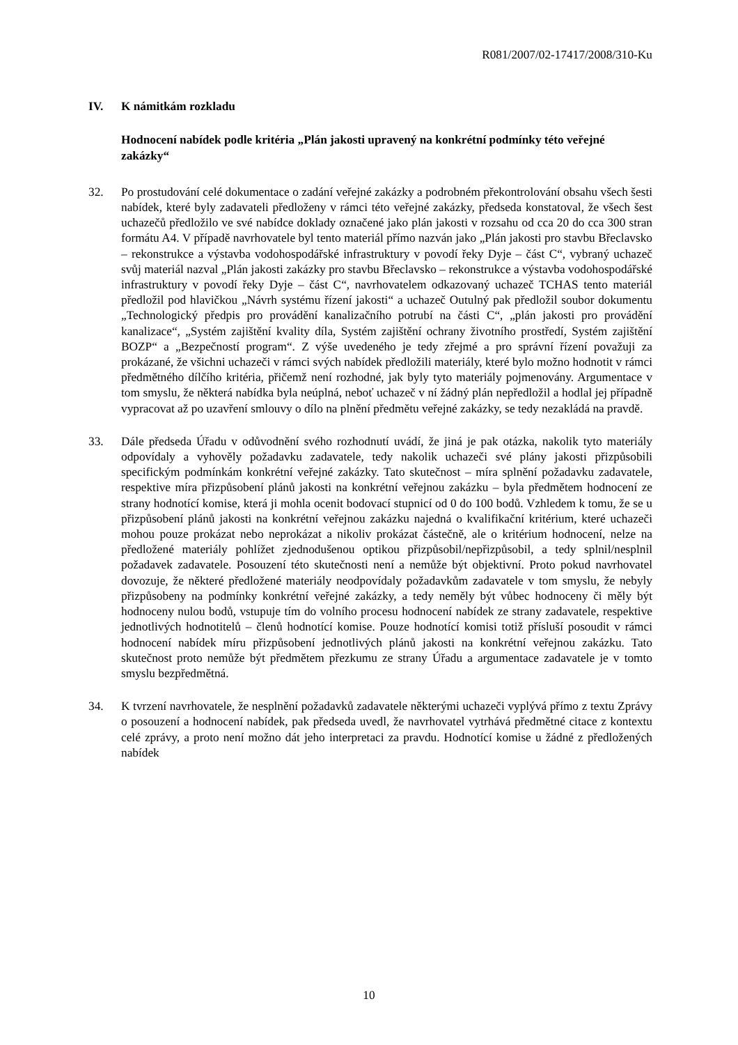R081/2007/02-17417/2008/310-Ku
IV. K námitkám rozkladu
Hodnocení nabídek podle kritéria „Plán jakosti upravený na konkrétní podmínky této veřejné zakázky“
32. Po prostudování celé dokumentace o zadání veřejné zakázky a podrobném překontrolování obsahu všech šesti nabídek, které byly zadavateli předloženy v rámci této veřejné zakázky, předseda konstatoval, že všech šest uchazečů předložilo ve své nabídce doklady označené jako plán jakosti v rozsahu od cca 20 do cca 300 stran formátu A4. V případě navrhovatele byl tento materiál přímo nazván jako „Plán jakosti pro stavbu Břeclavsko – rekonstrukce a výstavba vodohospodářské infrastruktury v povodí řeky Dyje – část C“, vybraný uchazeč svůj materiál nazval „Plán jakosti zakázky pro stavbu Břeclavsko – rekonstrukce a výstavba vodohospodářské infrastruktury v povodí řeky Dyje – část C“, navrhovatelem odkazovaný uchazeč TCHAS tento materiál předložil pod hlavičkou „Návrh systému řízení jakosti“ a uchazeč Outulný pak předložil soubor dokumentu „Technologický předpis pro provádění kanalizačního potrubí na části C“, „plán jakosti pro provádění kanalizace“, „Systém zajištění kvality díla, Systém zajištění ochrany životního prostředí, Systém zajištění BOZP“ a „Bezpečností program“. Z výše uvedeného je tedy zřejmé a pro správní řízení považuji za prokázané, že všichni uchazeči v rámci svých nabídek předložili materiály, které bylo možno hodnotit v rámci předmětného dílčího kritéria, přičemž není rozhodné, jak byly tyto materiály pojmenovány. Argumentace v tom smyslu, že některá nabídka byla neúplná, neboť uchazeč v ní žádný plán nepředložil a hodlal jej případně vypracovat až po uzavření smlouvy o dílo na plnění předmětu veřejné zakázky, se tedy nezakládá na pravdě.
33. Dále předseda Úřadu v odůvodnění svého rozhodnutí uvádí, že jiná je pak otázka, nakolik tyto materiály odpovídaly a vyhověly požadavku zadavatele, tedy nakolik uchazeči své plány jakosti přizpůsobili specifickým podmínkám konkrétní veřejné zakázky. Tato skutečnost – míra splnění požadavku zadavatele, respektive míra přizpůsobení plánů jakosti na konkrétní veřejnou zakázku – byla předmětem hodnocení ze strany hodnotící komise, která ji mohla ocenit bodovací stupnicí od 0 do 100 bodů. Vzhledem k tomu, že se u přizpůsobení plánů jakosti na konkrétní veřejnou zakázku najedná o kvalifikační kritérium, které uchazeči mohou pouze prokázat nebo neprokázat a nikoliv prokázat částečně, ale o kritérium hodnocení, nelze na předložené materiály pohlížet zjednodušenou optikou přizpůsobil/nepřizpůsobil, a tedy splnil/nesplnil požadavek zadavatele. Posouzení této skutečnosti není a nemůže být objektivní. Proto pokud navrhovatel dovozuje, že některé předložené materiály neodpovídaly požadavkům zadavatele v tom smyslu, že nebyly přizpůsobeny na podmínky konkrétní veřejné zakázky, a tedy neměly být vůbec hodnoceny či měly být hodnoceny nulou bodů, vstupuje tím do volního procesu hodnocení nabídek ze strany zadavatele, respektive jednotlivých hodnotitelů – členů hodnotící komise. Pouze hodnotící komisi totiž přísluší posoudit v rámci hodnocení nabídek míru přizpůsobení jednotlivých plánů jakosti na konkrétní veřejnou zakázku. Tato skutečnost proto nemůže být předmětem přezkumu ze strany Úřadu a argumentace zadavatele je v tomto smyslu bezpředmětná.
34. K tvrzení navrhovatele, že nesplnění požadavků zadavatele některými uchazeči vyplývá přímo z textu Zprávy o posouzení a hodnocení nabídek, pak předseda uvedl, že navrhovatel vytrhává předmětné citace z kontextu celé zprávy, a proto není možno dát jeho interpretaci za pravdu. Hodnotící komise u žádné z předložených nabídek
10